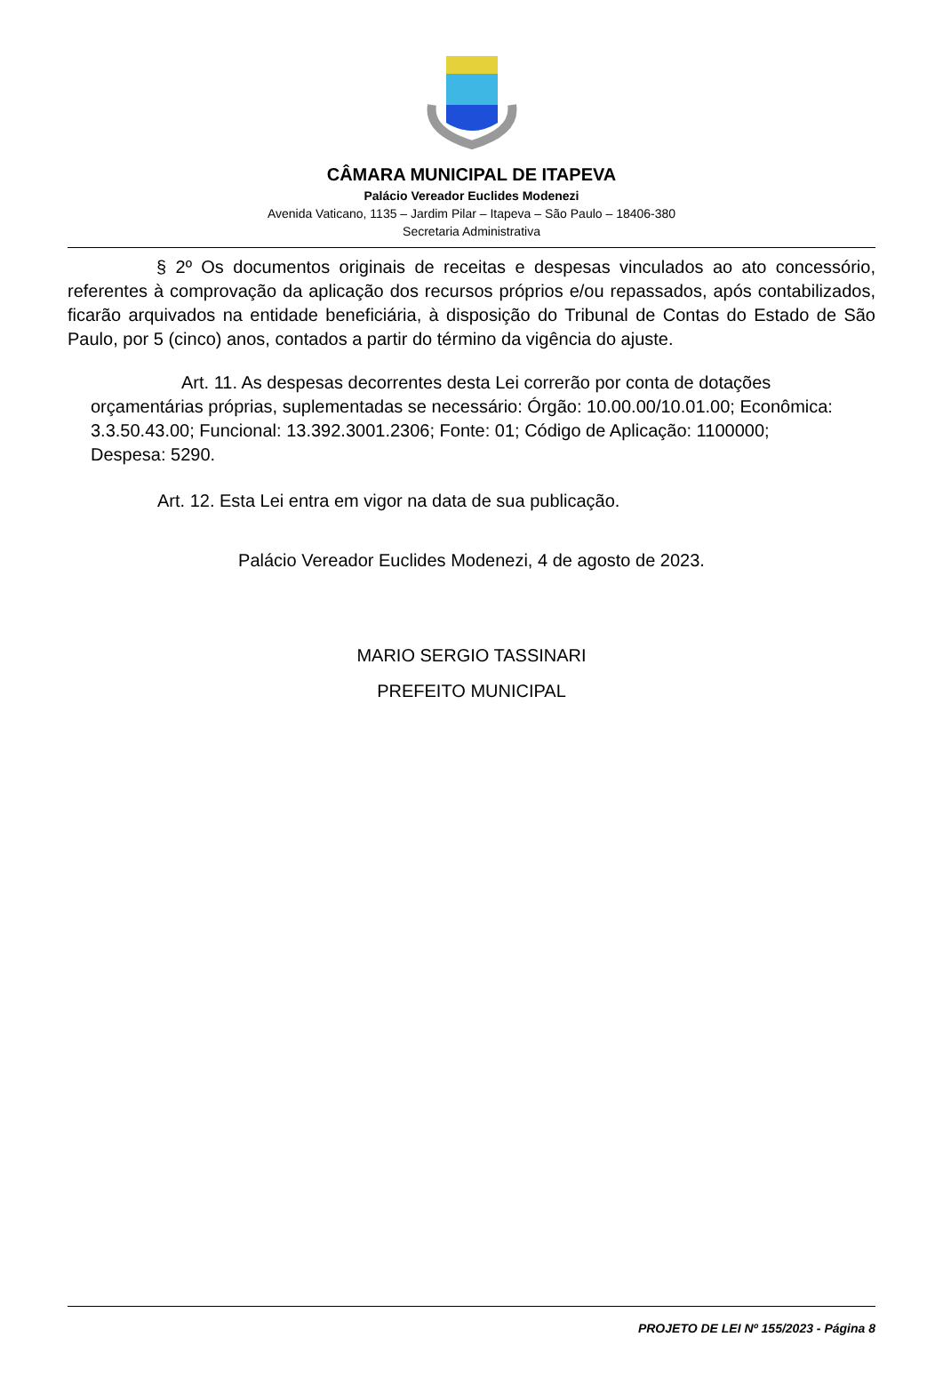CÂMARA MUNICIPAL DE ITAPEVA
Palácio Vereador Euclides Modenezi
Avenida Vaticano, 1135 – Jardim Pilar – Itapeva – São Paulo – 18406-380
Secretaria Administrativa
§ 2º Os documentos originais de receitas e despesas vinculados ao ato concessório, referentes à comprovação da aplicação dos recursos próprios e/ou repassados, após contabilizados, ficarão arquivados na entidade beneficiária, à disposição do Tribunal de Contas do Estado de São Paulo, por 5 (cinco) anos, contados a partir do término da vigência do ajuste.
Art. 11. As despesas decorrentes desta Lei correrão por conta de dotações orçamentárias próprias, suplementadas se necessário: Órgão: 10.00.00/10.01.00; Econômica: 3.3.50.43.00; Funcional: 13.392.3001.2306; Fonte: 01; Código de Aplicação: 1100000; Despesa: 5290.
Art. 12. Esta Lei entra em vigor na data de sua publicação.
Palácio Vereador Euclides Modenezi, 4 de agosto de 2023.
MARIO SERGIO TASSINARI
PREFEITO MUNICIPAL
PROJETO DE LEI Nº 155/2023 - Página 8